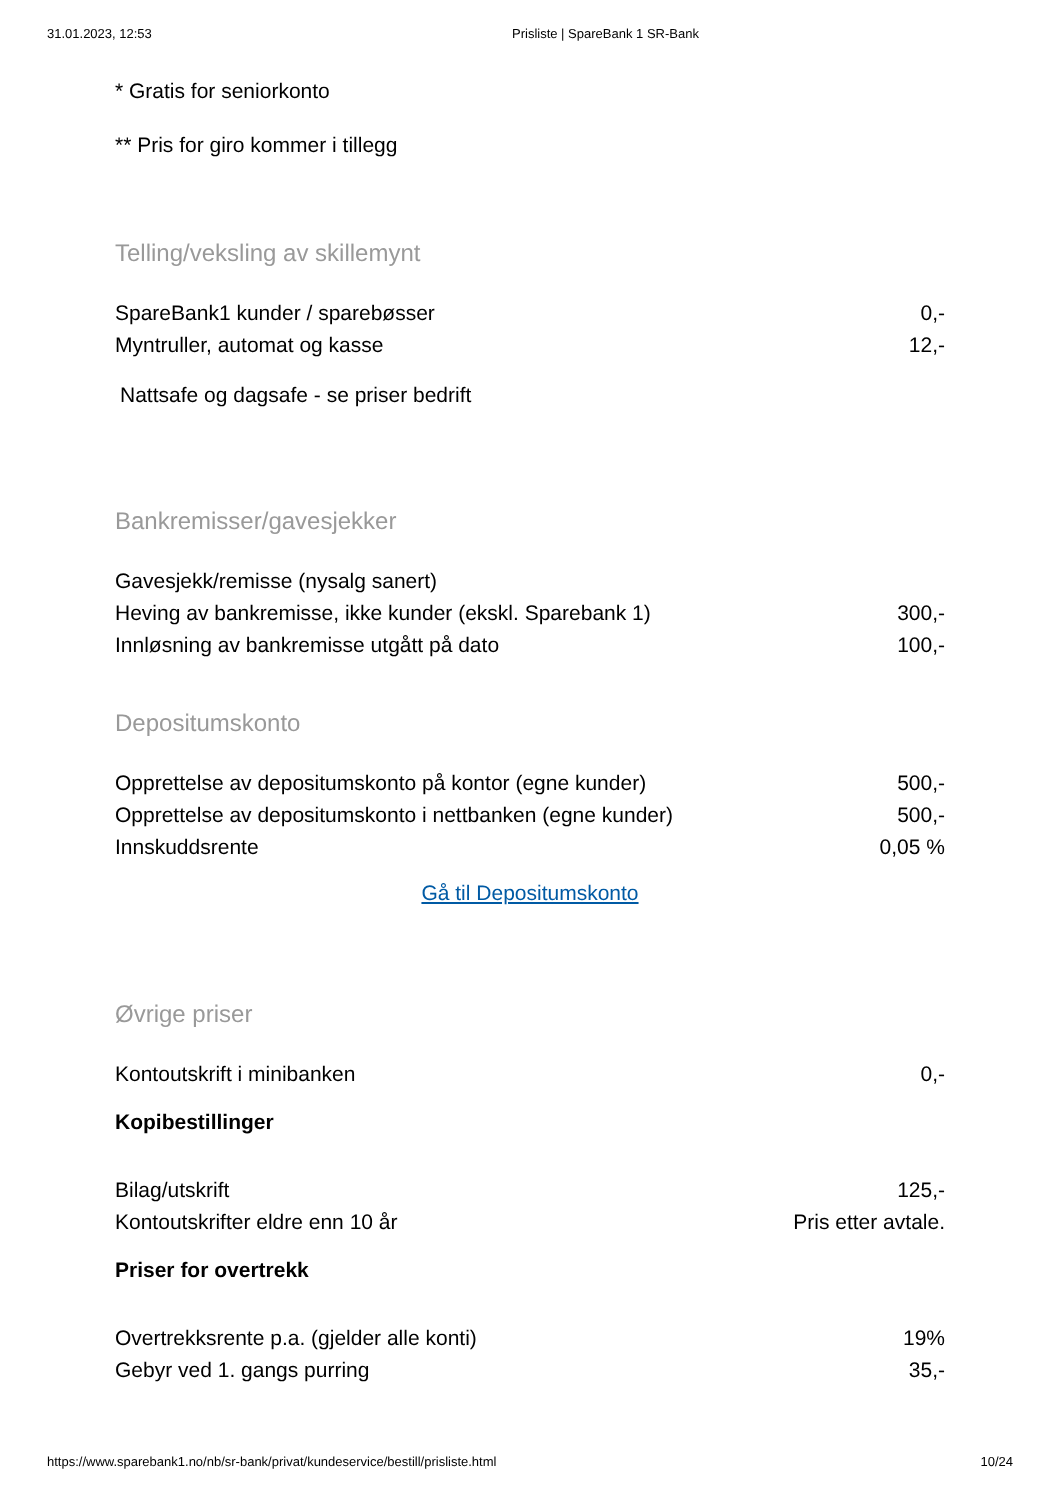31.01.2023, 12:53 Prisliste | SpareBank 1 SR-Bank
* Gratis for seniorkonto
** Pris for giro kommer i tillegg
Telling/veksling av skillemynt
| SpareBank1 kunder / sparebøsser | 0,- |
| Myntruller, automat og kasse | 12,- |
Nattsafe og dagsafe - se priser bedrift
Bankremisser/gavesjekker
| Gavesjekk/remisse (nysalg sanert) | |
| Heving av bankremisse, ikke kunder (ekskl. Sparebank 1) | 300,- |
| Innløsning av bankremisse utgått på dato | 100,- |
Depositumskonto
| Opprettelse av depositumskonto på kontor (egne kunder) | 500,- |
| Opprettelse av depositumskonto i nettbanken (egne kunder) | 500,- |
| Innskuddsrente | 0,05 % |
Gå til Depositumskonto
Øvrige priser
| Kontoutskrift i minibanken | 0,- |
Kopibestillinger
| Bilag/utskrift | 125,- |
| Kontoutskrifter eldre enn 10 år | Pris etter avtale. |
Priser for overtrekk
| Overtrekksrente p.a. (gjelder alle konti) | 19% |
| Gebyr ved 1. gangs purring | 35,- |
https://www.sparebank1.no/nb/sr-bank/privat/kundeservice/bestill/prisliste.html 10/24